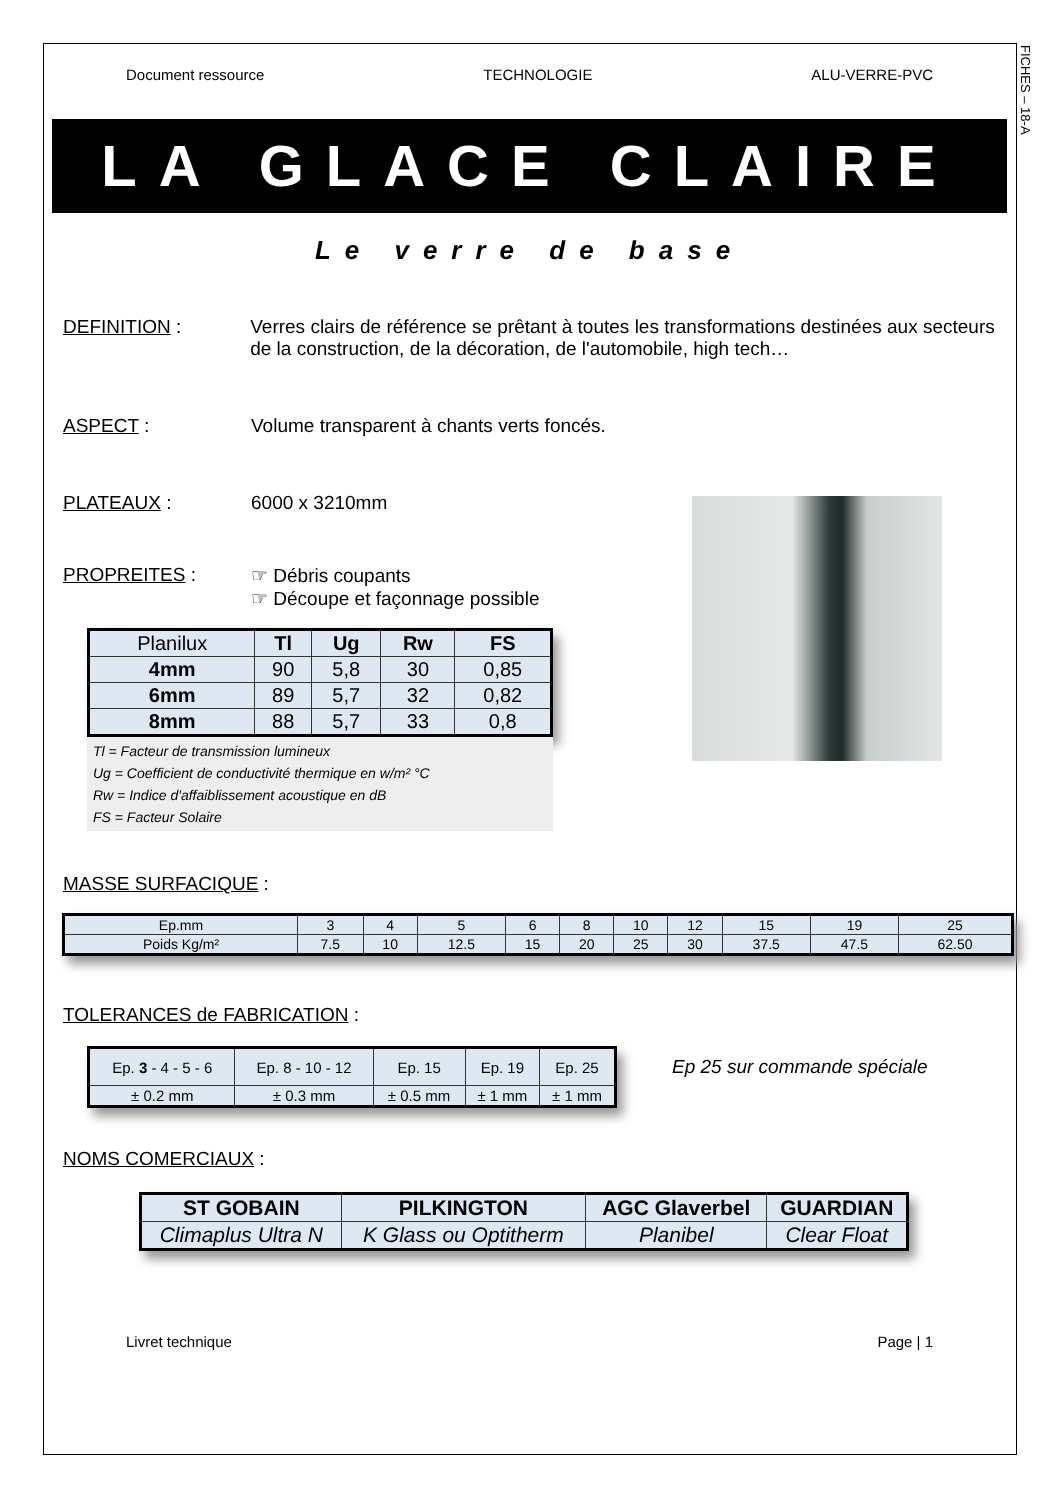FICHES – 18-A
Document ressource TECHNOLOGIE ALU-VERRE-PVC
LA GLACE CLAIRE
Le verre de base
DEFINITION : Verres clairs de référence se prêtant à toutes les transformations destinées aux secteurs de la construction, de la décoration, de l'automobile, high tech…
ASPECT : Volume transparent à chants verts foncés.
PLATEAUX : 6000 x 3210mm
PROPREITES : ☞ Débris coupants
☞ Découpe et façonnage possible
| Planilux | Tl | Ug | Rw | FS |
| --- | --- | --- | --- | --- |
| 4mm | 90 | 5,8 | 30 | 0,85 |
| 6mm | 89 | 5,7 | 32 | 0,82 |
| 8mm | 88 | 5,7 | 33 | 0,8 |
Tl = Facteur de transmission lumineux
Ug = Coefficient de conductivité thermique en w/m² °C
Rw = Indice d'affaiblissement acoustique en dB
FS = Facteur Solaire
MASSE SURFACIQUE :
| Ep.mm | 3 | 4 | 5 | 6 | 8 | 10 | 12 | 15 | 19 | 25 |
| Poids Kg/m² | 7.5 | 10 | 12.5 | 15 | 20 | 25 | 30 | 37.5 | 47.5 | 62.50 |
TOLERANCES de FABRICATION :
| Ep. 3 - 4 - 5 - 6 | Ep. 8 - 10 - 12 | Ep. 15 | Ep. 19 | Ep. 25 |
| ± 0.2 mm | ± 0.3 mm | ± 0.5 mm | ± 1 mm | ± 1 mm |
Ep 25 sur commande spéciale
NOMS COMERCIAUX :
| ST GOBAIN | PILKINGTON | AGC Glaverbel | GUARDIAN |
| Climaplus Ultra N | K Glass ou Optitherm | Planibel | Clear Float |
Livret technique Page | 1